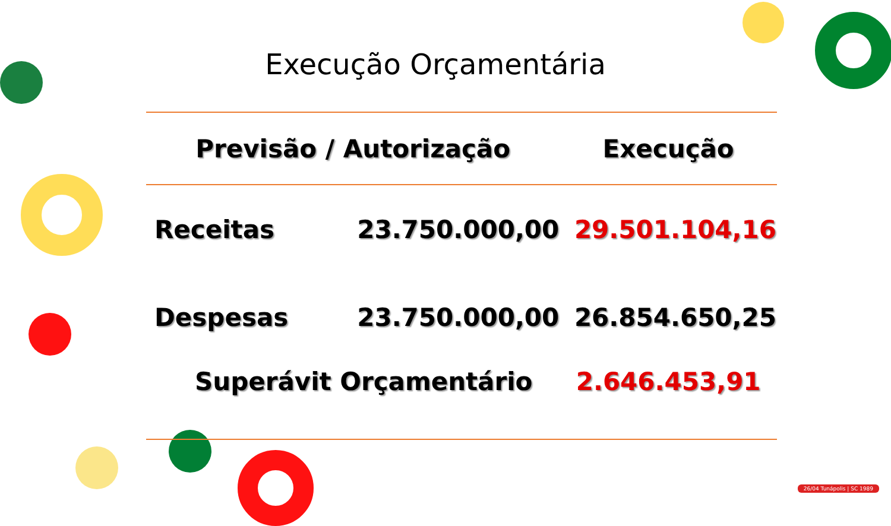Execução Orçamentária
| Previsão / Autorização | | Execução |
| --- | --- | --- |
| Receitas | 23.750.000,00 | 29.501.104,16 |
| Despesas | 23.750.000,00 | 26.854.650,25 |
| Superávit Orçamentário | | 2.646.453,91 |
26/04 Tunápolis | SC 1989